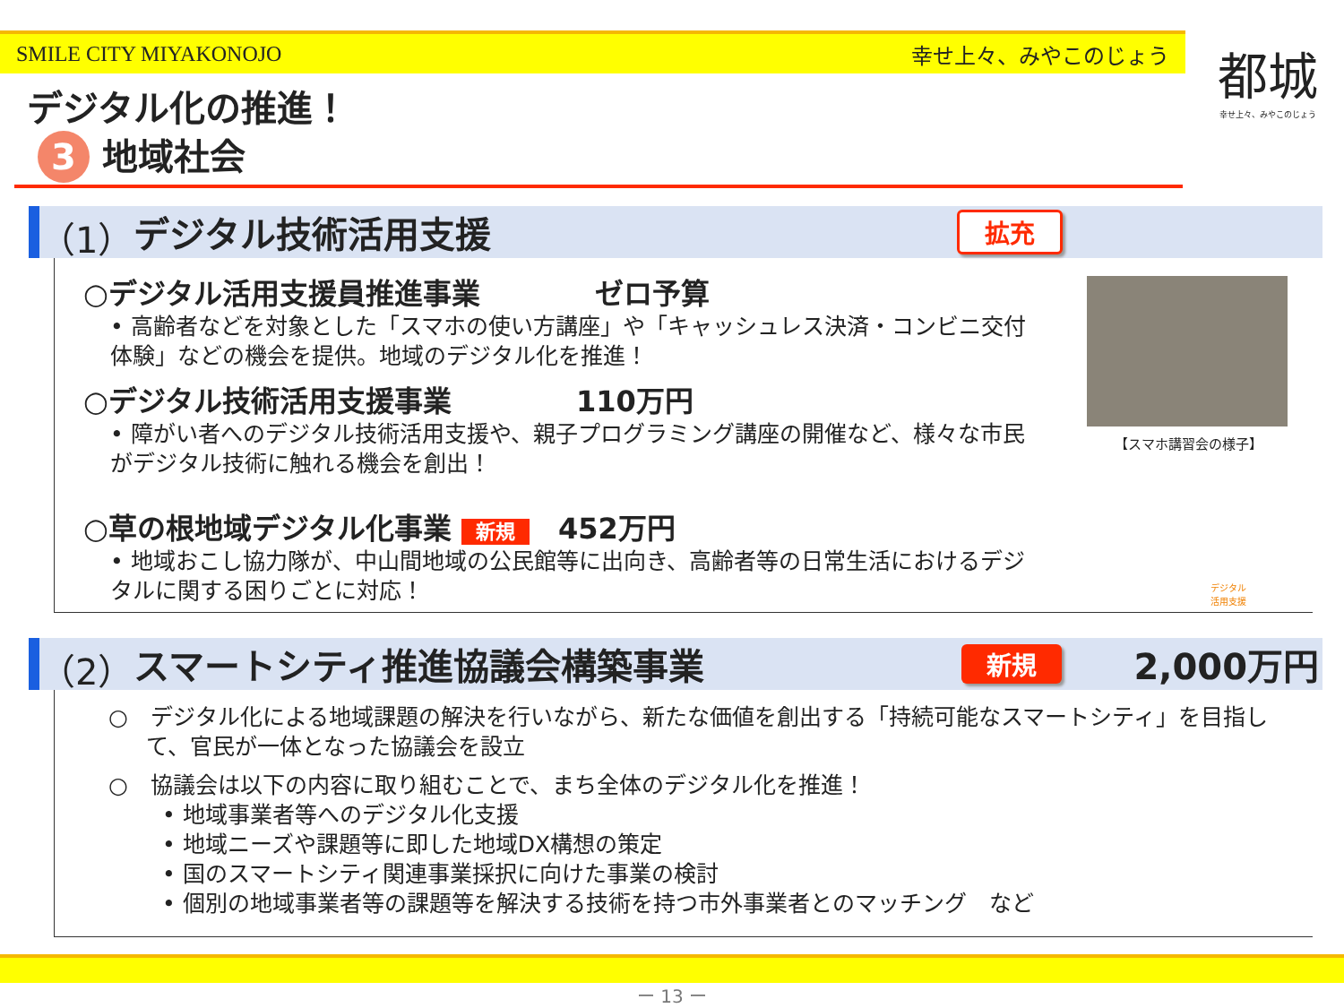SMILE CITY MIYAKONOJO 幸せ上々、みやこのじょう
都城
幸せ上々、みやこのじょう
デジタル化の推進！
3 地域社会
（1） デジタル技術活用支援 拡充
○デジタル活用支援員推進事業　　　　ゼロ予算
• 高齢者などを対象とした「スマホの使い方講座」や「キャッシュレス決済・コンビニ交付体験」などの機会を提供。地域のデジタル化を推進！
○デジタル技術活用支援事業　　　　 110万円
• 障がい者へのデジタル技術活用支援や、親子プログラミング講座の開催など、様々な市民がデジタル技術に触れる機会を創出！
○草の根地域デジタル化事業 新規　452万円
• 地域おこし協力隊が、中山間地域の公民館等に出向き、高齢者等の日常生活におけるデジタルに関する困りごとに対応！
【スマホ講習会の様子】
デジタル
活用支援
（2） スマートシティ推進協議会構築事業 新規 2,000万円
○　デジタル化による地域課題の解決を行いながら、新たな価値を創出する「持続可能なスマートシティ」を目指して、官民が一体となった協議会を設立
○　協議会は以下の内容に取り組むことで、まち全体のデジタル化を推進！
• 地域事業者等へのデジタル化支援
• 地域ニーズや課題等に即した地域DX構想の策定
• 国のスマートシティ関連事業採択に向けた事業の検討
• 個別の地域事業者等の課題等を解決する技術を持つ市外事業者とのマッチング　など
ー 13 ー